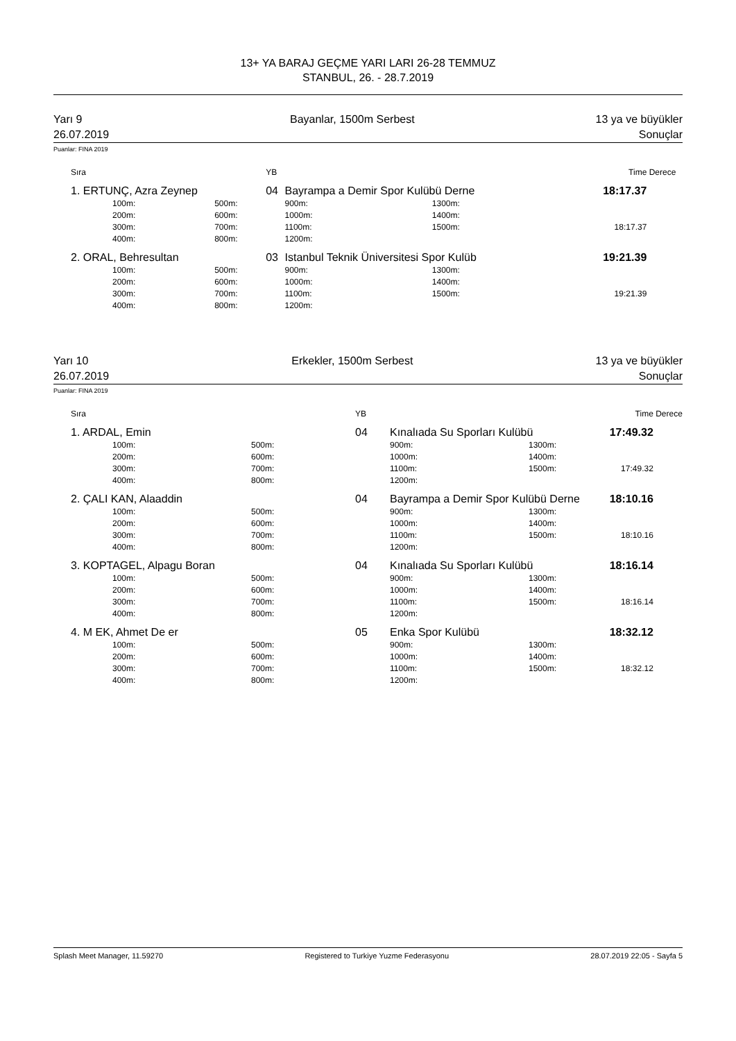13+ YA BARAJ GEÇME YARI LARI 26-28 TEMMUZ
STANBUL, 26. - 28.7.2019
Yarı 9
26.07.2019
Bayanlar, 1500m Serbest 13 ya ve büyükler
Sonuçlar
Puanlar: FINA 2019
| | Sıra | | YB | | | Time | Derece |
| --- | --- | --- | --- | --- | --- | --- | --- |
| | 1. ERTUNÇ, Azra Zeynep | | 04 | Bayrampa a Demir Spor Kulübü Derne | | 18:17.37 | |
| | 100m: | 500m: | | 900m: | 1300m: | | |
| | 200m: | 600m: | | 1000m: | 1400m: | | |
| | 300m: | 700m: | | 1100m: | 1500m: | 18:17.37 | |
| | 400m: | 800m: | | 1200m: | | | |
| | 2. ORAL, Behresultan | | 03 | Istanbul Teknik Üniversitesi Spor Kulüb | | 19:21.39 | |
| | 100m: | 500m: | | 900m: | 1300m: | | |
| | 200m: | 600m: | | 1000m: | 1400m: | | |
| | 300m: | 700m: | | 1100m: | 1500m: | 19:21.39 | |
| | 400m: | 800m: | | 1200m: | | | |
Yarı 10
26.07.2019
Erkekler, 1500m Serbest 13 ya ve büyükler
Sonuçlar
Puanlar: FINA 2019
| | Sıra | | YB | | | Time | Derece |
| --- | --- | --- | --- | --- | --- | --- | --- |
| | 1. ARDAL, Emin | | 04 | Kınalıada Su Sporları Kulübü | | 17:49.32 | |
| | 100m: | 500m: | | 900m: | 1300m: | | |
| | 200m: | 600m: | | 1000m: | 1400m: | | |
| | 300m: | 700m: | | 1100m: | 1500m: | 17:49.32 | |
| | 400m: | 800m: | | 1200m: | | | |
| | 2. ÇALI KAN, Alaaddin | | 04 | Bayrampa a Demir Spor Kulübü Derne | | 18:10.16 | |
| | 100m: | 500m: | | 900m: | 1300m: | | |
| | 200m: | 600m: | | 1000m: | 1400m: | | |
| | 300m: | 700m: | | 1100m: | 1500m: | 18:10.16 | |
| | 400m: | 800m: | | 1200m: | | | |
| | 3. KOPTAGEL, Alpagu Boran | | 04 | Kınalıada Su Sporları Kulübü | | 18:16.14 | |
| | 100m: | 500m: | | 900m: | 1300m: | | |
| | 200m: | 600m: | | 1000m: | 1400m: | | |
| | 300m: | 700m: | | 1100m: | 1500m: | 18:16.14 | |
| | 400m: | 800m: | | 1200m: | | | |
| | 4. M EK, Ahmet De er | | 05 | Enka Spor Kulübü | | 18:32.12 | |
| | 100m: | 500m: | | 900m: | 1300m: | | |
| | 200m: | 600m: | | 1000m: | 1400m: | | |
| | 300m: | 700m: | | 1100m: | 1500m: | 18:32.12 | |
| | 400m: | 800m: | | 1200m: | | | |
Splash Meet Manager, 11.59270 Registered to Turkiye Yuzme Federasyonu 28.07.2019 22:05 - Sayfa 5